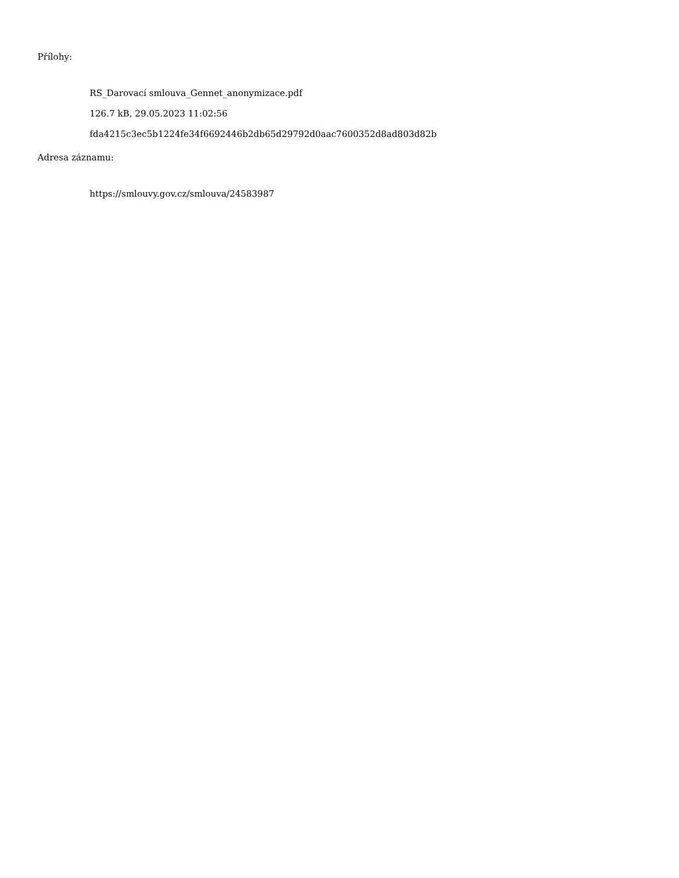Přílohy:
RS_Darovací smlouva_Gennet_anonymizace.pdf
126.7 kB, 29.05.2023 11:02:56
fda4215c3ec5b1224fe34f6692446b2db65d29792d0aac7600352d8ad803d82b
Adresa záznamu:
https://smlouvy.gov.cz/smlouva/24583987